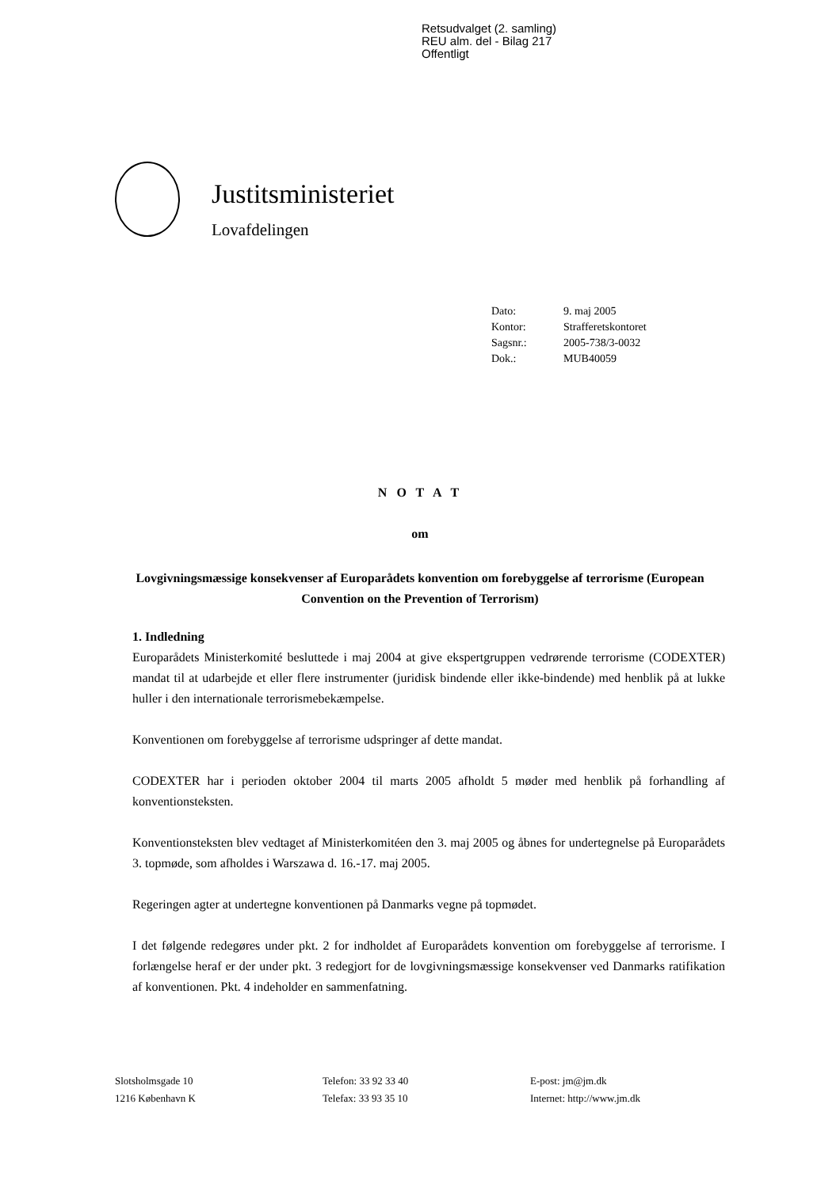Retsudvalget (2. samling)
REU alm. del - Bilag 217
Offentligt
Justitsministeriet
Lovafdelingen
| Dato: | 9. maj 2005 |
| Kontor: | Strafferetskontoret |
| Sagsnr.: | 2005-738/3-0032 |
| Dok.: | MUB40059 |
N O T A T
om
Lovgivningsmæssige konsekvenser af Europarådets konvention om forebyggelse af terrorisme (European Convention on the Prevention of Terrorism)
1. Indledning
Europarådets Ministerkomité besluttede i maj 2004 at give ekspertgruppen vedrørende terrorisme (CODEXTER) mandat til at udarbejde et eller flere instrumenter (juridisk bindende eller ikke-bindende) med henblik på at lukke huller i den internationale terrorismebekæmpelse.
Konventionen om forebyggelse af terrorisme udspringer af dette mandat.
CODEXTER har i perioden oktober 2004 til marts 2005 afholdt 5 møder med henblik på forhandling af konventionsteksten.
Konventionsteksten blev vedtaget af Ministerkomitéen den 3. maj 2005 og åbnes for undertegnelse på Europarådets 3. topmøde, som afholdes i Warszawa d. 16.-17. maj 2005.
Regeringen agter at undertegne konventionen på Danmarks vegne på topmødet.
I det følgende redegøres under pkt. 2 for indholdet af Europarådets konvention om forebyggelse af terrorisme. I forlængelse heraf er der under pkt. 3 redegjort for de lovgivningsmæssige konsekvenser ved Danmarks ratifikation af konventionen. Pkt. 4 indeholder en sammenfatning.
Slotsholmsgade 10
1216 København K
Telefon: 33 92 33 40
Telefax: 33 93 35 10
E-post: jm@jm.dk
Internet: http://www.jm.dk